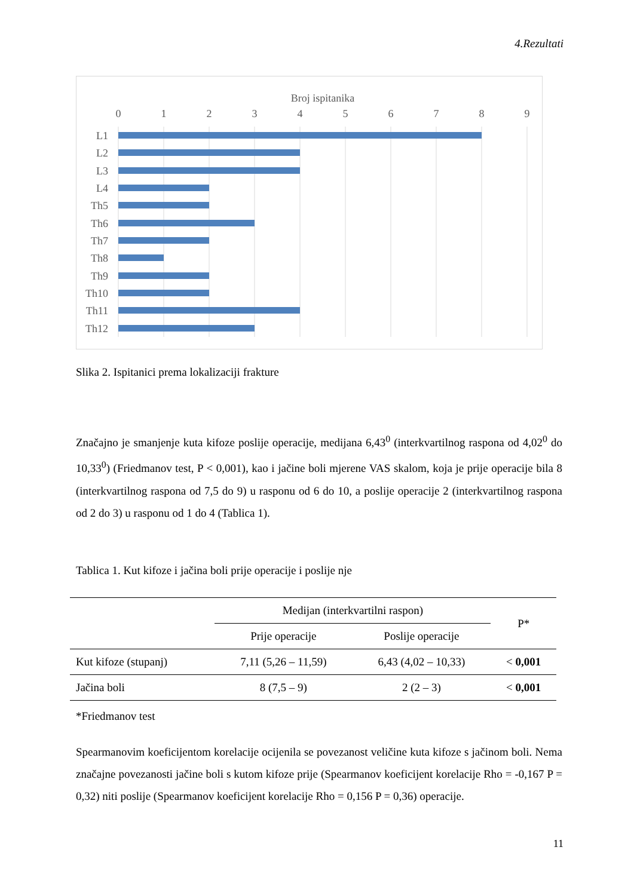4.Rezultati
Broj ispitanika
0
1
2
3
4
5
6
7
8
9
L1
L2
L3
L4
Th5
Th6
Th7
Th8
Th9
Th10
Th11
Th12
Slika 2. Ispitanici prema lokalizaciji frakture
Značajno je smanjenje kuta kifoze poslije operacije, medijana 6,43<sup>0</sup> (interkvartilnog raspona od 4,02<sup>0</sup> do 10,33<sup>0</sup>) (Friedmanov test, P < 0,001), kao i jačine boli mjerene VAS skalom, koja je prije operacije bila 8 (interkvartilnog raspona od 7,5 do 9) u rasponu od 6 do 10, a poslije operacije 2 (interkvartilnog raspona od 2 do 3) u rasponu od 1 do 4 (Tablica 1).
Tablica 1. Kut kifoze i jačina boli prije operacije i poslije nje
| | Medijan (interkvartilni raspon) | | P* |
| --- | --- | --- | --- |
| | Prije operacije | Poslije operacije | |
| Kut kifoze (stupanj) | 7,11 (5,26 – 11,59) | 6,43 (4,02 – 10,33) | < 0,001 |
| Jačina boli | 8 (7,5 – 9) | 2 (2 – 3) | < 0,001 |
*Friedmanov test
Spearmanovim koeficijentom korelacije ocijenila se povezanost veličine kuta kifoze s jačinom boli. Nema značajne povezanosti jačine boli s kutom kifoze prije (Spearmanov koeficijent korelacije Rho = -0,167 P = 0,32) niti poslije (Spearmanov koeficijent korelacije Rho = 0,156 P = 0,36) operacije.
11